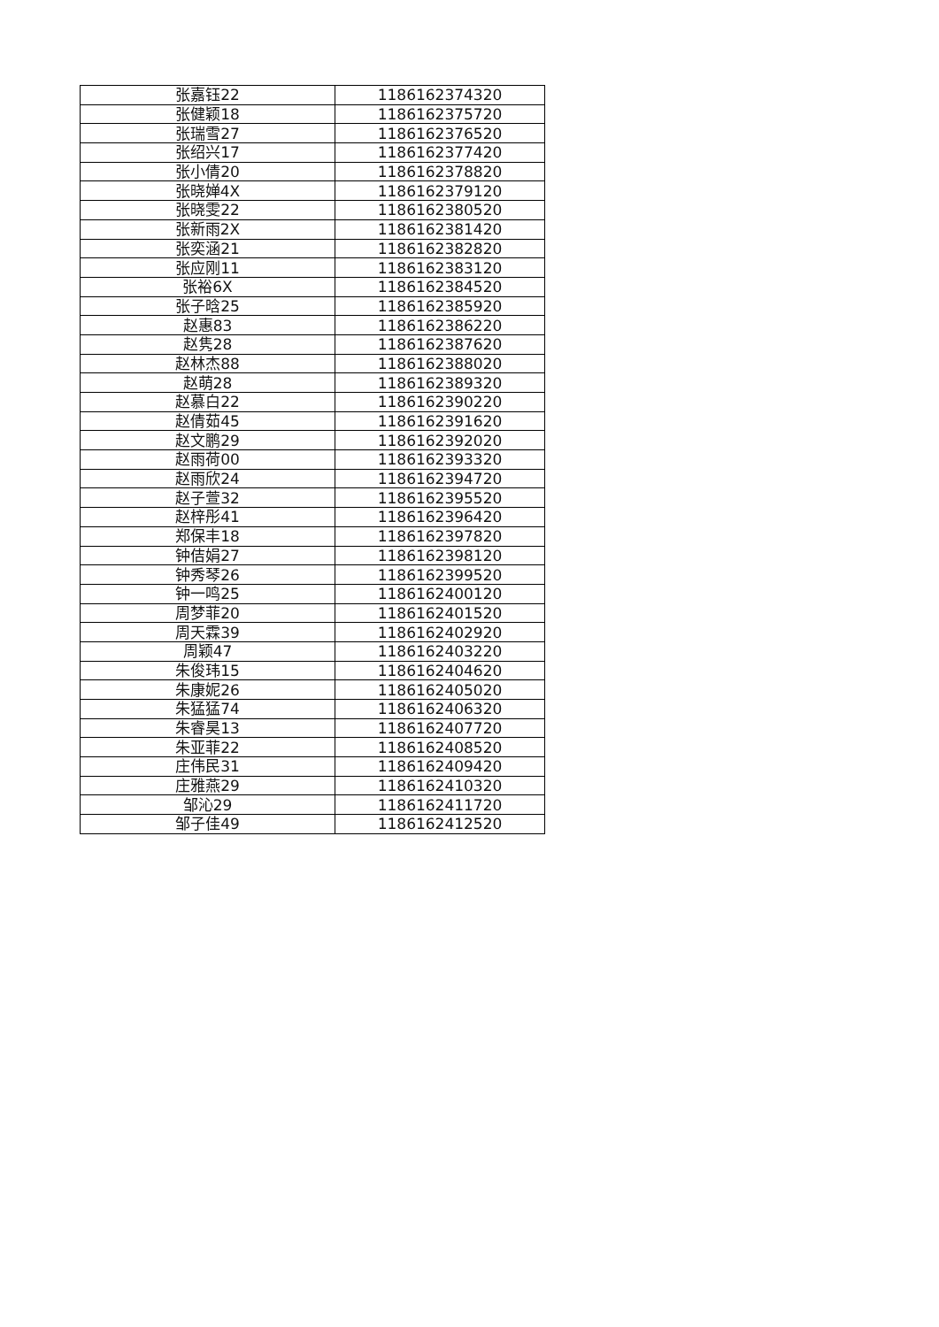| 张嘉钰22 | 1186162374320 |
| 张健颖18 | 1186162375720 |
| 张瑞雪27 | 1186162376520 |
| 张绍兴17 | 1186162377420 |
| 张小倩20 | 1186162378820 |
| 张晓婵4X | 1186162379120 |
| 张晓雯22 | 1186162380520 |
| 张新雨2X | 1186162381420 |
| 张奕涵21 | 1186162382820 |
| 张应刚11 | 1186162383120 |
| 张裕6X | 1186162384520 |
| 张子晗25 | 1186162385920 |
| 赵惠83 | 1186162386220 |
| 赵隽28 | 1186162387620 |
| 赵林杰88 | 1186162388020 |
| 赵萌28 | 1186162389320 |
| 赵慕白22 | 1186162390220 |
| 赵倩茹45 | 1186162391620 |
| 赵文鹏29 | 1186162392020 |
| 赵雨荷00 | 1186162393320 |
| 赵雨欣24 | 1186162394720 |
| 赵子萱32 | 1186162395520 |
| 赵梓彤41 | 1186162396420 |
| 郑保丰18 | 1186162397820 |
| 钟佶娟27 | 1186162398120 |
| 钟秀琴26 | 1186162399520 |
| 钟一鸣25 | 1186162400120 |
| 周梦菲20 | 1186162401520 |
| 周天霖39 | 1186162402920 |
| 周颖47 | 1186162403220 |
| 朱俊玮15 | 1186162404620 |
| 朱康妮26 | 1186162405020 |
| 朱猛猛74 | 1186162406320 |
| 朱睿昊13 | 1186162407720 |
| 朱亚菲22 | 1186162408520 |
| 庄伟民31 | 1186162409420 |
| 庄雅燕29 | 1186162410320 |
| 邹沁29 | 1186162411720 |
| 邹子佳49 | 1186162412520 |